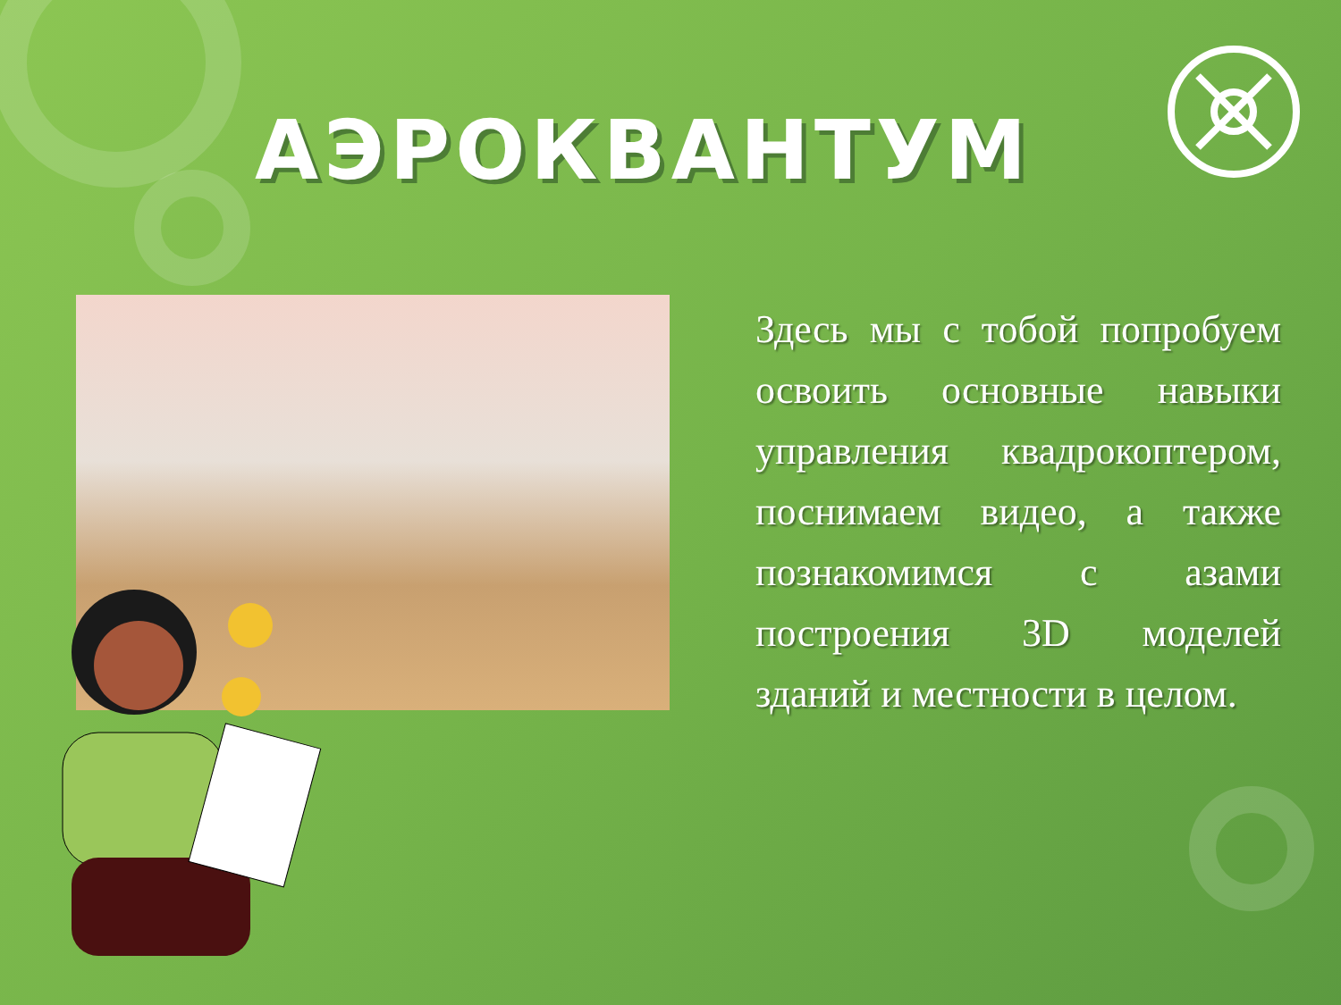АЭРОКВАНТУМ
Здесь мы с тобой попробуем освоить основные навыки управления квадрокоптером, поснимаем видео, а также познакомимся с азами построения 3D моделей зданий и местности в целом.